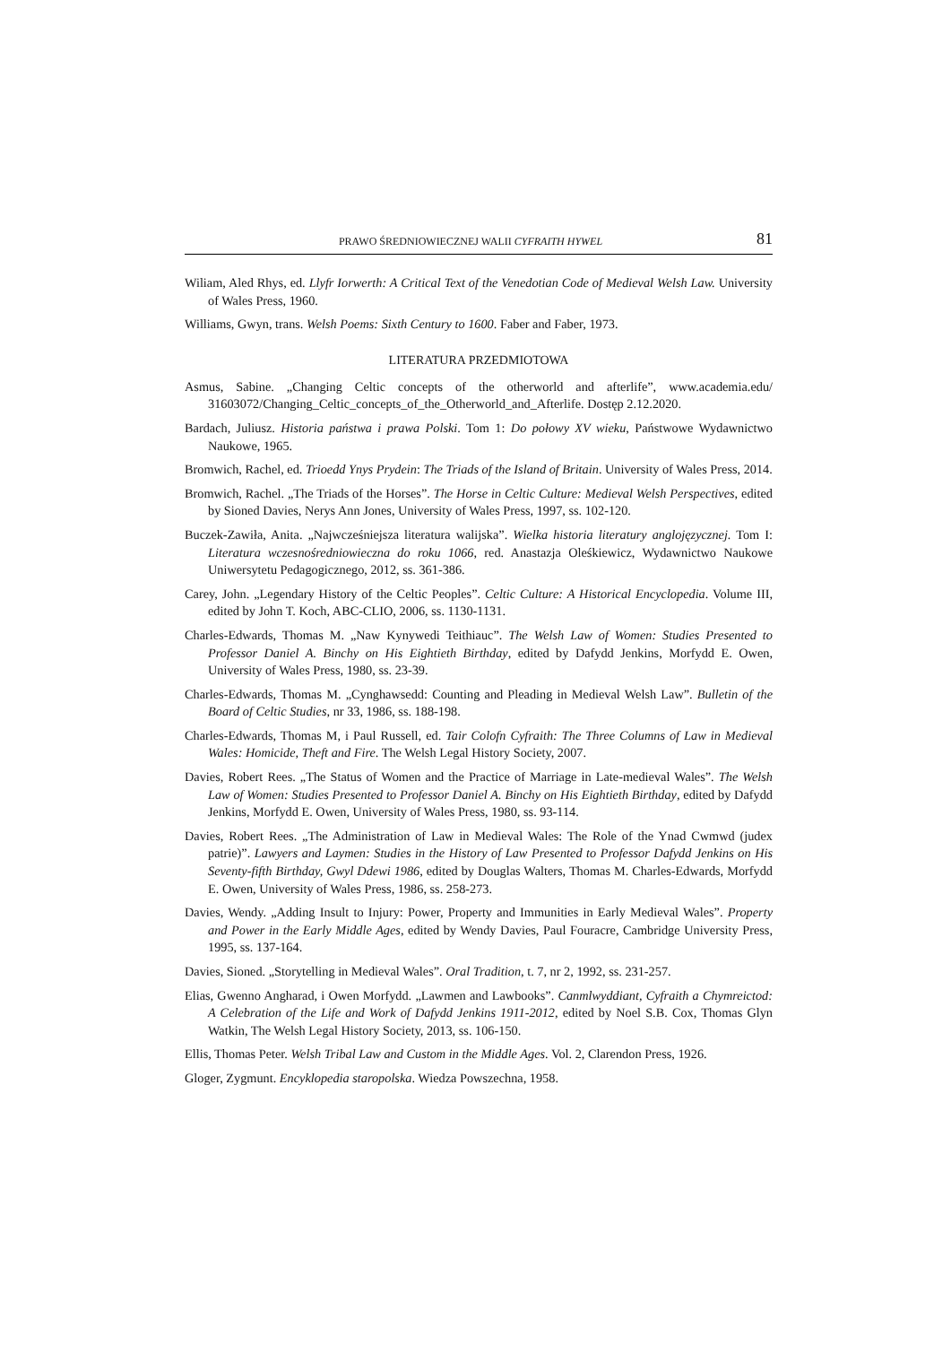PRAWO ŚREDNIOWIECZNEJ WALII CYFRAITH HYWEL 81
Wiliam, Aled Rhys, ed. Llyfr Iorwerth: A Critical Text of the Venedotian Code of Medieval Welsh Law. University of Wales Press, 1960.
Williams, Gwyn, trans. Welsh Poems: Sixth Century to 1600. Faber and Faber, 1973.
LITERATURA PRZEDMIOTOWA
Asmus, Sabine. „Changing Celtic concepts of the otherworld and afterlife”, www.academia.edu/ 31603072/Changing_Celtic_concepts_of_the_Otherworld_and_Afterlife. Dostęp 2.12.2020.
Bardach, Juliusz. Historia państwa i prawa Polski. Tom 1: Do połowy XV wieku, Państwowe Wydawnictwo Naukowe, 1965.
Bromwich, Rachel, ed. Trioedd Ynys Prydein: The Triads of the Island of Britain. University of Wales Press, 2014.
Bromwich, Rachel. „The Triads of the Horses”. The Horse in Celtic Culture: Medieval Welsh Perspectives, edited by Sioned Davies, Nerys Ann Jones, University of Wales Press, 1997, ss. 102-120.
Buczek-Zawiła, Anita. „Najwcześniejsza literatura walijska”. Wielka historia literatury anglojęzycznej. Tom I: Literatura wczesnośredniowieczna do roku 1066, red. Anastazja Oleśkiewicz, Wydawnictwo Naukowe Uniwersytetu Pedagogicznego, 2012, ss. 361-386.
Carey, John. „Legendary History of the Celtic Peoples”. Celtic Culture: A Historical Encyclopedia. Volume III, edited by John T. Koch, ABC-CLIO, 2006, ss. 1130-1131.
Charles-Edwards, Thomas M. „Naw Kynywedi Teithiauc”. The Welsh Law of Women: Studies Presented to Professor Daniel A. Binchy on His Eightieth Birthday, edited by Dafydd Jenkins, Morfydd E. Owen, University of Wales Press, 1980, ss. 23-39.
Charles-Edwards, Thomas M. „Cynghawsedd: Counting and Pleading in Medieval Welsh Law”. Bulletin of the Board of Celtic Studies, nr 33, 1986, ss. 188-198.
Charles-Edwards, Thomas M, i Paul Russell, ed. Tair Colofn Cyfraith: The Three Columns of Law in Medieval Wales: Homicide, Theft and Fire. The Welsh Legal History Society, 2007.
Davies, Robert Rees. „The Status of Women and the Practice of Marriage in Late-medieval Wales”. The Welsh Law of Women: Studies Presented to Professor Daniel A. Binchy on His Eightieth Birthday, edited by Dafydd Jenkins, Morfydd E. Owen, University of Wales Press, 1980, ss. 93-114.
Davies, Robert Rees. „The Administration of Law in Medieval Wales: The Role of the Ynad Cwmwd (judex patrie)”. Lawyers and Laymen: Studies in the History of Law Presented to Professor Dafydd Jenkins on His Seventy-fifth Birthday, Gwyl Ddewi 1986, edited by Douglas Walters, Thomas M. Charles-Edwards, Morfydd E. Owen, University of Wales Press, 1986, ss. 258-273.
Davies, Wendy. „Adding Insult to Injury: Power, Property and Immunities in Early Medieval Wales”. Property and Power in the Early Middle Ages, edited by Wendy Davies, Paul Fouracre, Cambridge University Press, 1995, ss. 137-164.
Davies, Sioned. „Storytelling in Medieval Wales”. Oral Tradition, t. 7, nr 2, 1992, ss. 231-257.
Elias, Gwenno Angharad, i Owen Morfydd. „Lawmen and Lawbooks”. Canmlwyddiant, Cyfraith a Chymreictod: A Celebration of the Life and Work of Dafydd Jenkins 1911-2012, edited by Noel S.B. Cox, Thomas Glyn Watkin, The Welsh Legal History Society, 2013, ss. 106-150.
Ellis, Thomas Peter. Welsh Tribal Law and Custom in the Middle Ages. Vol. 2, Clarendon Press, 1926.
Gloger, Zygmunt. Encyklopedia staropolska. Wiedza Powszechna, 1958.